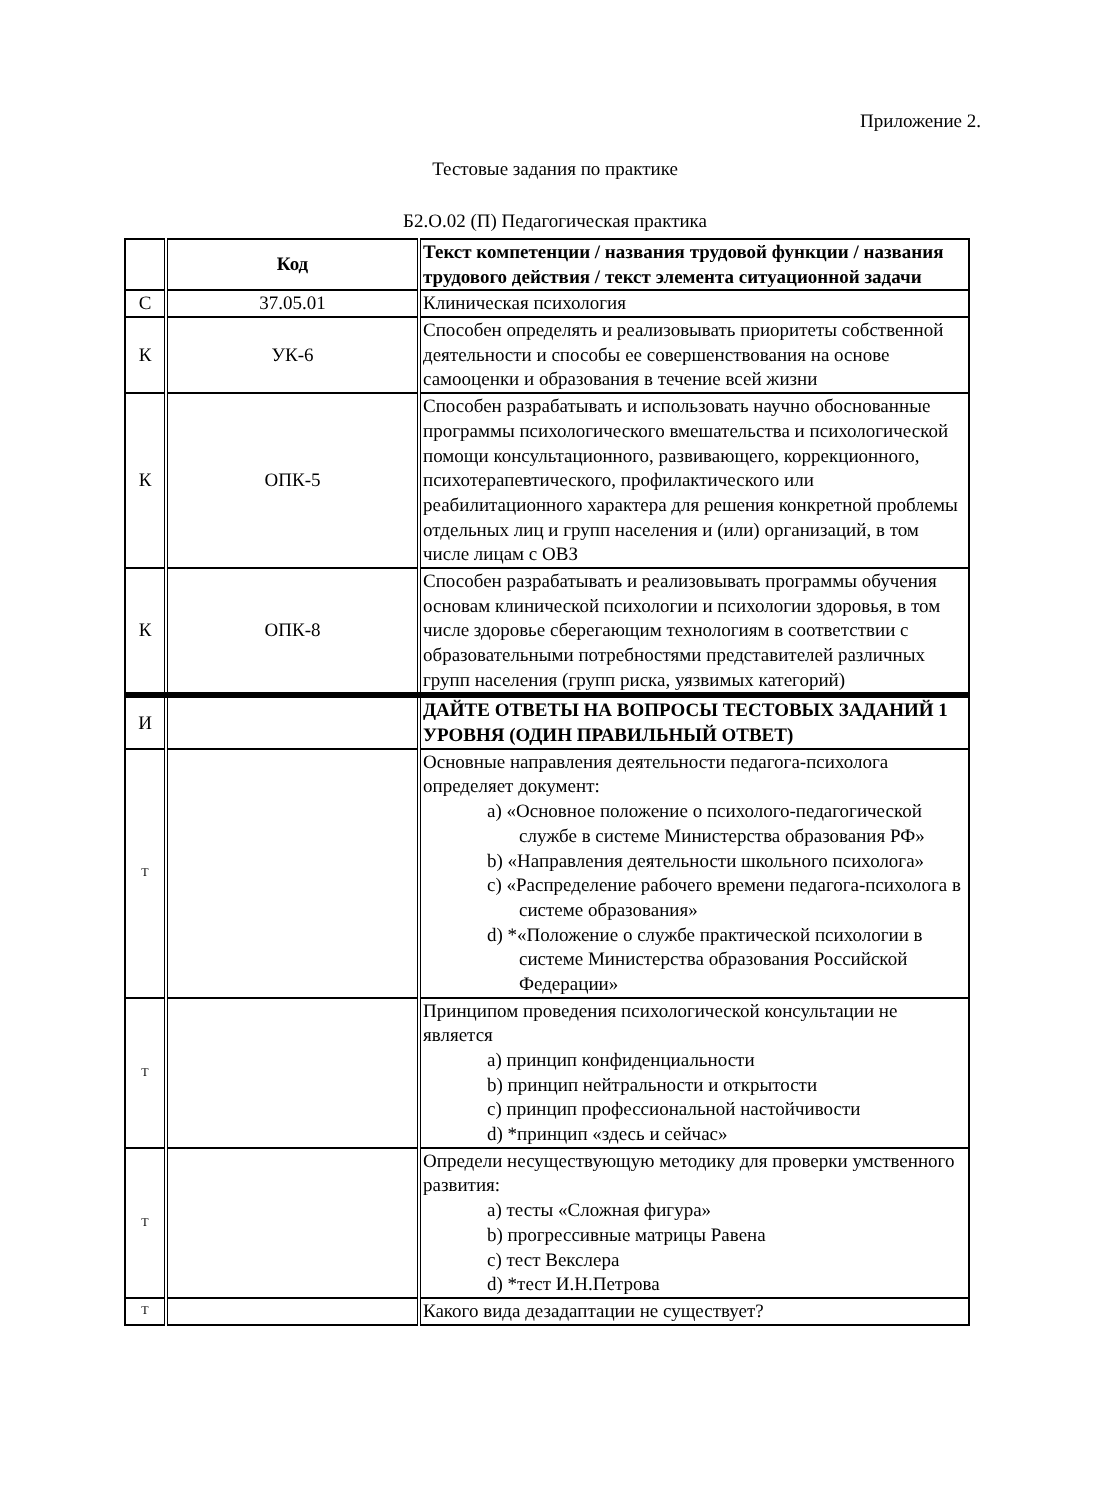Приложение 2.
Тестовые задания по практике
Б2.О.02 (П) Педагогическая практика
| | Код | Текст компетенции / названия трудовой функции / названия трудового действия / текст элемента ситуационной задачи |
| С | 37.05.01 | Клиническая психология |
| К | УК-6 | Способен определять и реализовывать приоритеты собственной деятельности и способы ее совершенствования на основе самооценки и образования в течение всей жизни |
| К | ОПК-5 | Способен разрабатывать и использовать научно обоснованные программы психологического вмешательства и психологической помощи консультационного, развивающего, коррекционного, психотерапевтического, профилактического или реабилитационного характера для решения конкретной проблемы отдельных лиц и групп населения и (или) организаций, в том числе лицам с ОВЗ |
| К | ОПК-8 | Способен разрабатывать и реализовывать программы обучения основам клинической психологии и психологии здоровья, в том числе здоровье сберегающим технологиям в соответствии с образовательными потребностями представителей различных групп населения (групп риска, уязвимых категорий) |
| И | | ДАЙТЕ ОТВЕТЫ НА ВОПРОСЫ ТЕСТОВЫХ ЗАДАНИЙ 1 УРОВНЯ (ОДИН ПРАВИЛЬНЫЙ ОТВЕТ) |
| Т | | Основные направления деятельности педагога-психолога определяет документ: a) «Основное положение о психолого-педагогической службе в системе Министерства образования РФ» b) «Направления деятельности школьного психолога» c) «Распределение рабочего времени педагога-психолога в системе образования» d) *«Положение о службе практической психологии в системе Министерства образования Российской Федерации» |
| Т | | Принципом проведения психологической консультации не является a) принцип конфиденциальности b) принцип нейтральности и открытости c) принцип профессиональной настойчивости d) *принцип «здесь и сейчас» |
| Т | | Определи несуществующую методику для проверки умственного развития: a) тесты «Сложная фигура» b) прогрессивные матрицы Равена c) тест Векслера d) *тест И.Н.Петрова |
| Т | | Какого вида дезадаптации не существует? |